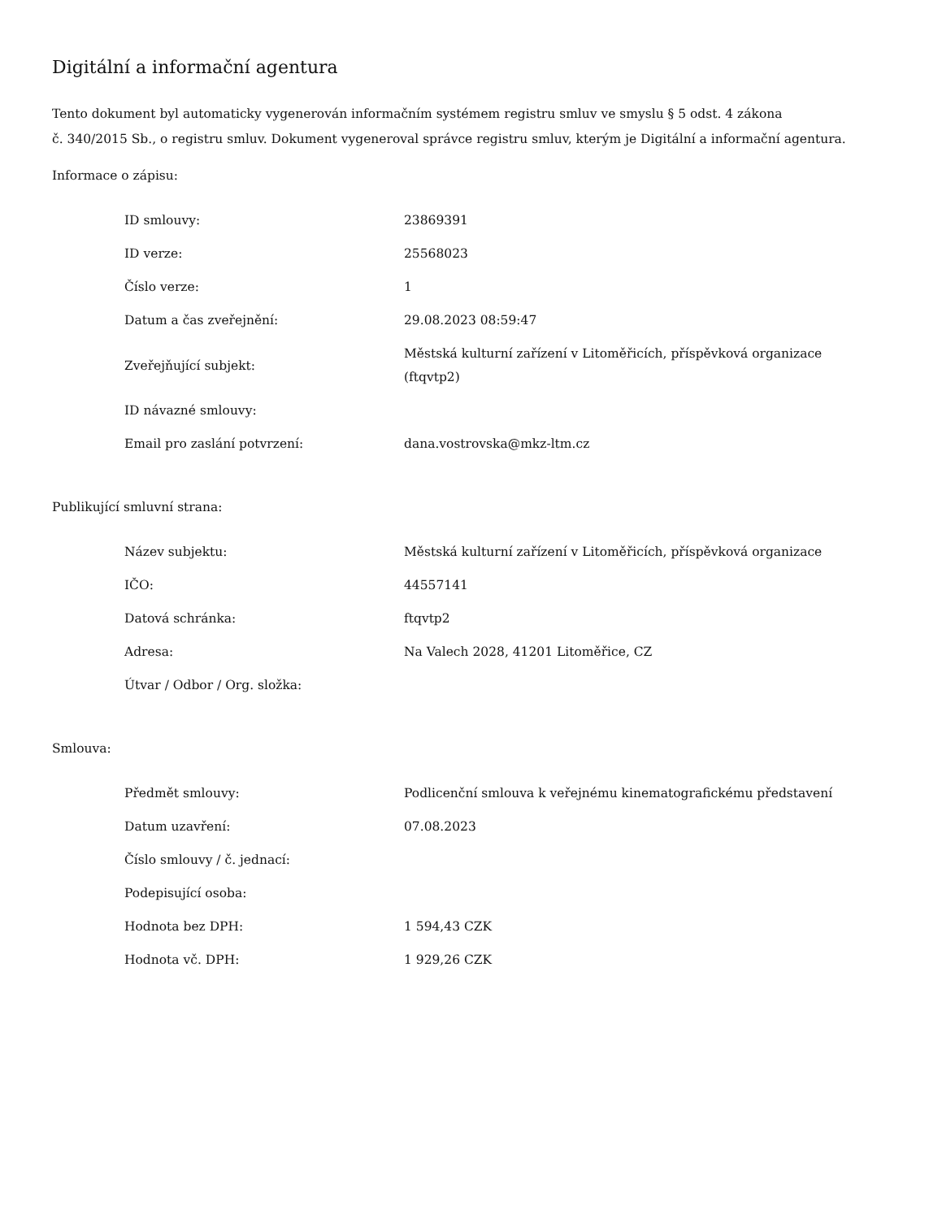Digitální a informační agentura
Tento dokument byl automaticky vygenerován informačním systémem registru smluv ve smyslu § 5 odst. 4 zákona
č. 340/2015 Sb., o registru smluv. Dokument vygeneroval správce registru smluv, kterým je Digitální a informační agentura.
Informace o zápisu:
| ID smlouvy: | 23869391 |
| ID verze: | 25568023 |
| Číslo verze: | 1 |
| Datum a čas zveřejnění: | 29.08.2023 08:59:47 |
| Zveřejňující subjekt: | Městská kulturní zařízení v Litoměřicích, příspěvková organizace (ftqvtp2) |
| ID návazné smlouvy: | |
| Email pro zaslání potvrzení: | dana.vostrovska@mkz-ltm.cz |
Publikující smluvní strana:
| Název subjektu: | Městská kulturní zařízení v Litoměřicích, příspěvková organizace |
| IČO: | 44557141 |
| Datová schránka: | ftqvtp2 |
| Adresa: | Na Valech 2028, 41201 Litoměřice, CZ |
| Útvar / Odbor / Org. složka: | |
Smlouva:
| Předmět smlouvy: | Podlicenční smlouva k veřejnému kinematografickému představení |
| Datum uzavření: | 07.08.2023 |
| Číslo smlouvy / č. jednací: | |
| Podepisující osoba: | |
| Hodnota bez DPH: | 1 594,43 CZK |
| Hodnota vč. DPH: | 1 929,26 CZK |